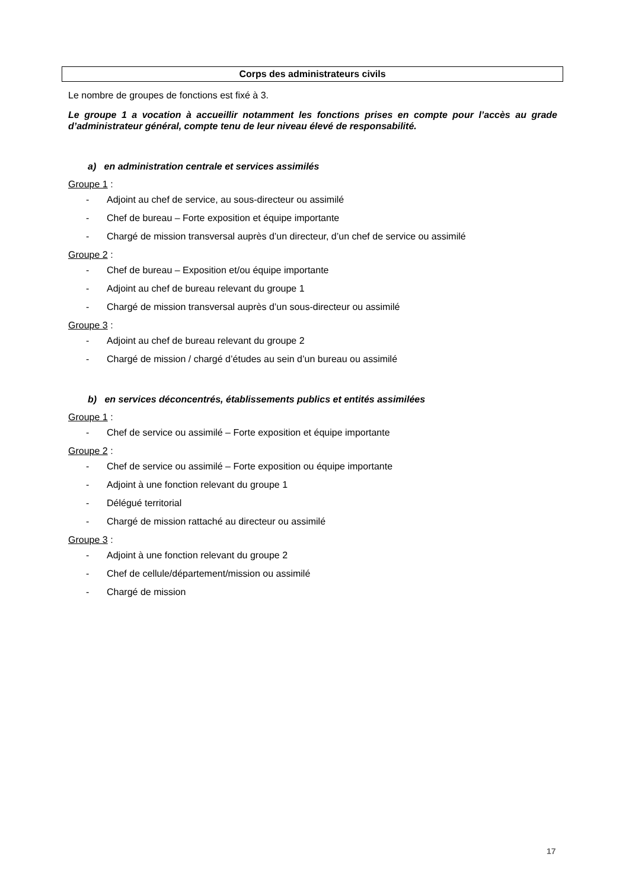Corps des administrateurs civils
Le nombre de groupes de fonctions est fixé à 3.
Le groupe 1 a vocation à accueillir notamment les fonctions prises en compte pour l’accès au grade d’administrateur général, compte tenu de leur niveau élevé de responsabilité.
a) en administration centrale et services assimilés
Groupe 1 :
- Adjoint au chef de service, au sous-directeur ou assimilé
- Chef de bureau – Forte exposition et équipe importante
- Chargé de mission transversal auprès d’un directeur, d’un chef de service ou assimilé
Groupe 2 :
- Chef de bureau – Exposition et/ou équipe importante
- Adjoint au chef de bureau relevant du groupe 1
- Chargé de mission transversal auprès d’un sous-directeur ou assimilé
Groupe 3 :
- Adjoint au chef de bureau relevant du groupe 2
- Chargé de mission / chargé d’études au sein d’un bureau ou assimilé
b) en services déconcentrés, établissements publics et entités assimilées
Groupe 1 :
- Chef de service ou assimilé – Forte exposition et équipe importante
Groupe 2 :
- Chef de service ou assimilé – Forte exposition ou équipe importante
- Adjoint à une fonction relevant du groupe 1
- Délégué territorial
- Chargé de mission rattaché au directeur ou assimilé
Groupe 3 :
- Adjoint à une fonction relevant du groupe 2
- Chef de cellule/département/mission ou assimilé
- Chargé de mission
17